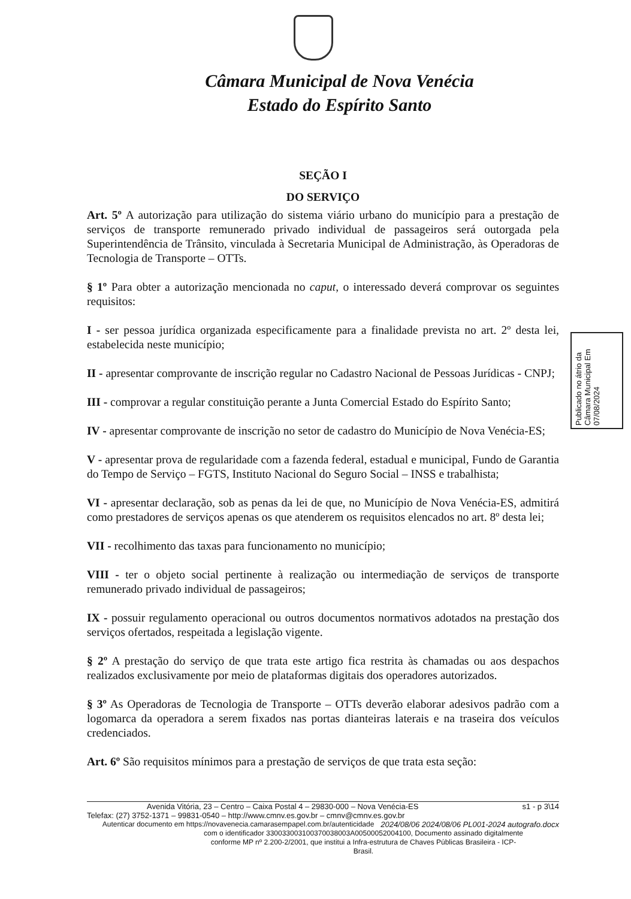Câmara Municipal de Nova Venécia
Estado do Espírito Santo
SEÇÃO I
DO SERVIÇO
Art. 5º A autorização para utilização do sistema viário urbano do município para a prestação de serviços de transporte remunerado privado individual de passageiros será outorgada pela Superintendência de Trânsito, vinculada à Secretaria Municipal de Administração, às Operadoras de Tecnologia de Transporte – OTTs.
§ 1º Para obter a autorização mencionada no caput, o interessado deverá comprovar os seguintes requisitos:
I - ser pessoa jurídica organizada especificamente para a finalidade prevista no art. 2º desta lei, estabelecida neste município;
II - apresentar comprovante de inscrição regular no Cadastro Nacional de Pessoas Jurídicas - CNPJ;
III - comprovar a regular constituição perante a Junta Comercial Estado do Espírito Santo;
IV - apresentar comprovante de inscrição no setor de cadastro do Município de Nova Venécia-ES;
V - apresentar prova de regularidade com a fazenda federal, estadual e municipal, Fundo de Garantia do Tempo de Serviço – FGTS, Instituto Nacional do Seguro Social – INSS e trabalhista;
VI - apresentar declaração, sob as penas da lei de que, no Município de Nova Venécia-ES, admitirá como prestadores de serviços apenas os que atenderem os requisitos elencados no art. 8º desta lei;
VII - recolhimento das taxas para funcionamento no município;
VIII - ter o objeto social pertinente à realização ou intermediação de serviços de transporte remunerado privado individual de passageiros;
IX - possuir regulamento operacional ou outros documentos normativos adotados na prestação dos serviços ofertados, respeitada a legislação vigente.
§ 2º A prestação do serviço de que trata este artigo fica restrita às chamadas ou aos despachos realizados exclusivamente por meio de plataformas digitais dos operadores autorizados.
§ 3º As Operadoras de Tecnologia de Transporte – OTTs deverão elaborar adesivos padrão com a logomarca da operadora a serem fixados nas portas dianteiras laterais e na traseira dos veículos credenciados.
Art. 6º São requisitos mínimos para a prestação de serviços de que trata esta seção:
Publicado no átrio da Câmara Municipal Em 07/08/2024
Avenida Vitória, 23 – Centro – Caixa Postal 4 – 29830-000 – Nova Venécia-ES s1 - p 3\14
Telefax: (27) 3752-1371 – 99831-0540 – http://www.cmnv.es.gov.br – cmnv@cmnv.es.gov.br 2024/08/06 2024/08/06 PL001-2024 autografo.docx
Autenticar documento em https://novavenecia.camarasempapel.com.br/autenticidade
com o identificador 330033003100370038003A00500052004100, Documento assinado digitalmente
conforme MP nº 2.200-2/2001, que institui a Infra-estrutura de Chaves Públicas Brasileira - ICP-
Brasil.